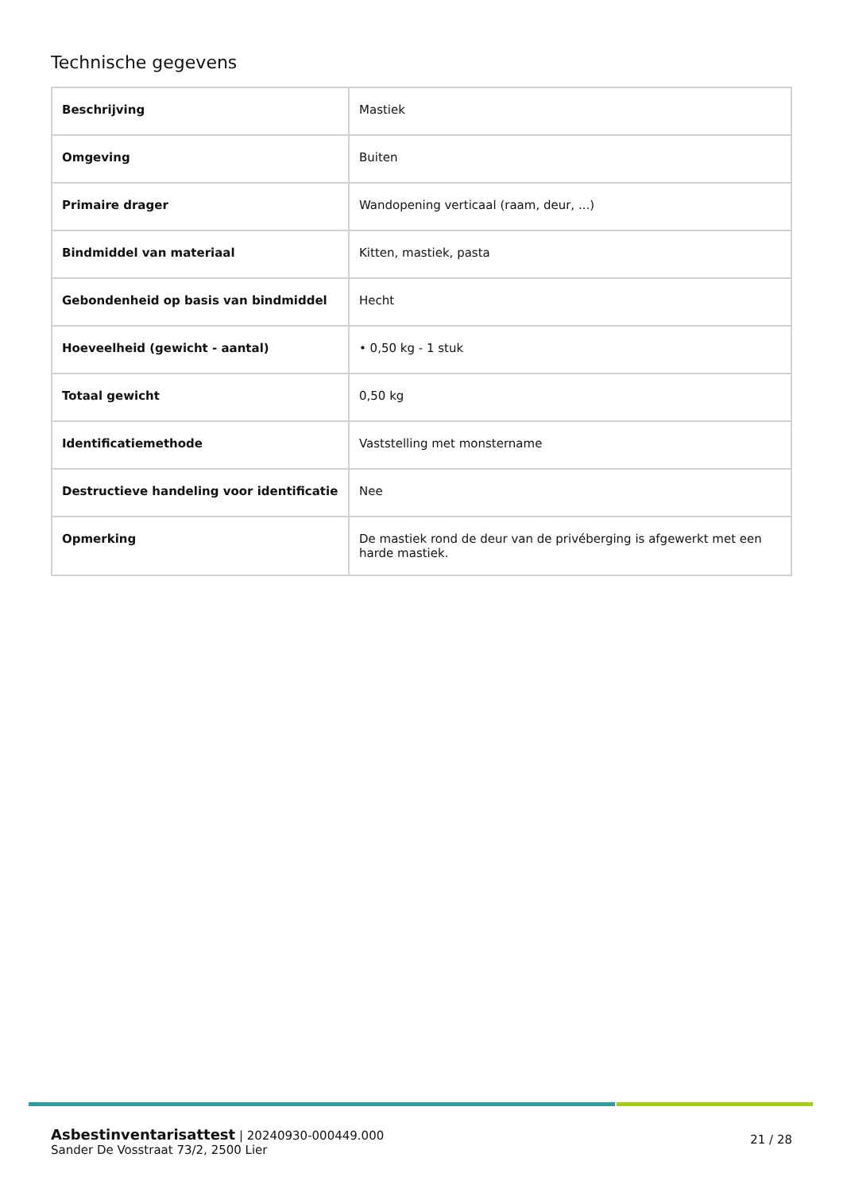Technische gegevens
| Beschrijving | Mastiek |
| Omgeving | Buiten |
| Primaire drager | Wandopening verticaal (raam, deur, ...) |
| Bindmiddel van materiaal | Kitten, mastiek, pasta |
| Gebondenheid op basis van bindmiddel | Hecht |
| Hoeveelheid (gewicht - aantal) | • 0,50 kg - 1 stuk |
| Totaal gewicht | 0,50 kg |
| Identificatiemethode | Vaststelling met monstername |
| Destructieve handeling voor identificatie | Nee |
| Opmerking | De mastiek rond de deur van de privéberging is afgewerkt met een harde mastiek. |
21 / 28
Asbestinventarisattest | 20240930-000449.000
Sander De Vosstraat 73/2, 2500 Lier